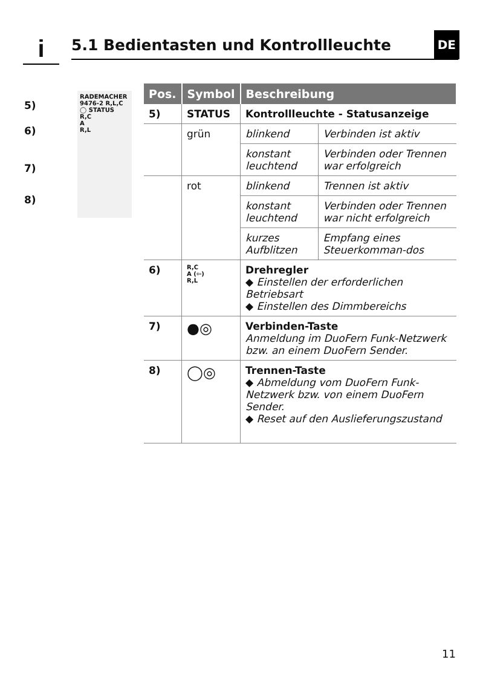i 5.1 Bedientasten und Kontrollleuchte DE
RADEMACHER
9476-2 R,L,C
◯ STATUS
R,C
A
R,L
5)
6)
7)
8)
| Pos. | Symbol | Beschreibung | |
| --- | --- | --- | --- |
| 5) | STATUS | Kontrollleuchte - Statusanzeige | |
| | grün | blinkend | Verbinden ist aktiv |
| | | konstant leuchtend | Verbinden oder Trennen war erfolgreich |
| | rot | blinkend | Trennen ist aktiv |
| | | konstant leuchtend | Verbinden oder Trennen war nicht erfolgreich |
| | | kurzes Aufblitzen | Empfang eines Steuerkomman-dos |
| 6) | R,C A (⇦) R,L | Drehregler ◆ Einstellen der erforderlichen Betriebsart ◆ Einstellen des Dimmbereichs | |
| 7) | ●◎ | Verbinden-Taste Anmeldung im DuoFern Funk-Netzwerk bzw. an einem DuoFern Sender. | |
| 8) | ◯◎ | Trennen-Taste ◆ Abmeldung vom DuoFern Funk-Netzwerk bzw. von einem DuoFern Sender. ◆ Reset auf den Auslieferungszustand | |
11